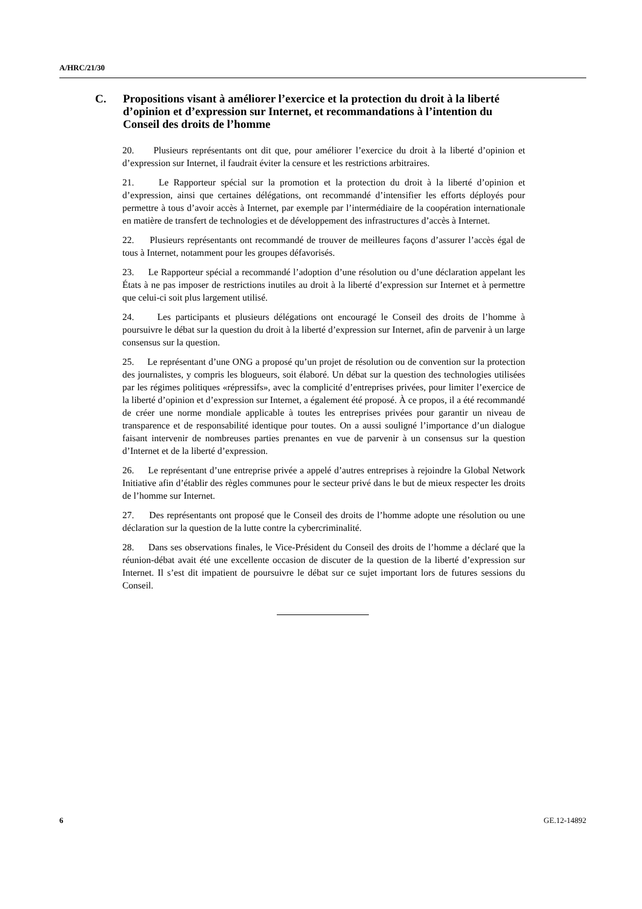A/HRC/21/30
C. Propositions visant à améliorer l’exercice et la protection du droit à la liberté d’opinion et d’expression sur Internet, et recommandations à l’intention du Conseil des droits de l’homme
20. Plusieurs représentants ont dit que, pour améliorer l’exercice du droit à la liberté d’opinion et d’expression sur Internet, il faudrait éviter la censure et les restrictions arbitraires.
21. Le Rapporteur spécial sur la promotion et la protection du droit à la liberté d’opinion et d’expression, ainsi que certaines délégations, ont recommandé d’intensifier les efforts déployés pour permettre à tous d’avoir accès à Internet, par exemple par l’intermédiaire de la coopération internationale en matière de transfert de technologies et de développement des infrastructures d’accès à Internet.
22. Plusieurs représentants ont recommandé de trouver de meilleures façons d’assurer l’accès égal de tous à Internet, notamment pour les groupes défavorisés.
23. Le Rapporteur spécial a recommandé l’adoption d’une résolution ou d’une déclaration appelant les États à ne pas imposer de restrictions inutiles au droit à la liberté d’expression sur Internet et à permettre que celui-ci soit plus largement utilisé.
24. Les participants et plusieurs délégations ont encouragé le Conseil des droits de l’homme à poursuivre le débat sur la question du droit à la liberté d’expression sur Internet, afin de parvenir à un large consensus sur la question.
25. Le représentant d’une ONG a proposé qu’un projet de résolution ou de convention sur la protection des journalistes, y compris les blogueurs, soit élaboré. Un débat sur la question des technologies utilisées par les régimes politiques «répressifs», avec la complicité d’entreprises privées, pour limiter l’exercice de la liberté d’opinion et d’expression sur Internet, a également été proposé. À ce propos, il a été recommandé de créer une norme mondiale applicable à toutes les entreprises privées pour garantir un niveau de transparence et de responsabilité identique pour toutes. On a aussi souligné l’importance d’un dialogue faisant intervenir de nombreuses parties prenantes en vue de parvenir à un consensus sur la question d’Internet et de la liberté d’expression.
26. Le représentant d’une entreprise privée a appelé d’autres entreprises à rejoindre la Global Network Initiative afin d’établir des règles communes pour le secteur privé dans le but de mieux respecter les droits de l’homme sur Internet.
27. Des représentants ont proposé que le Conseil des droits de l’homme adopte une résolution ou une déclaration sur la question de la lutte contre la cybercriminalité.
28. Dans ses observations finales, le Vice-Président du Conseil des droits de l’homme a déclaré que la réunion-débat avait été une excellente occasion de discuter de la question de la liberté d’expression sur Internet. Il s’est dit impatient de poursuivre le débat sur ce sujet important lors de futures sessions du Conseil.
6 GE.12-14892